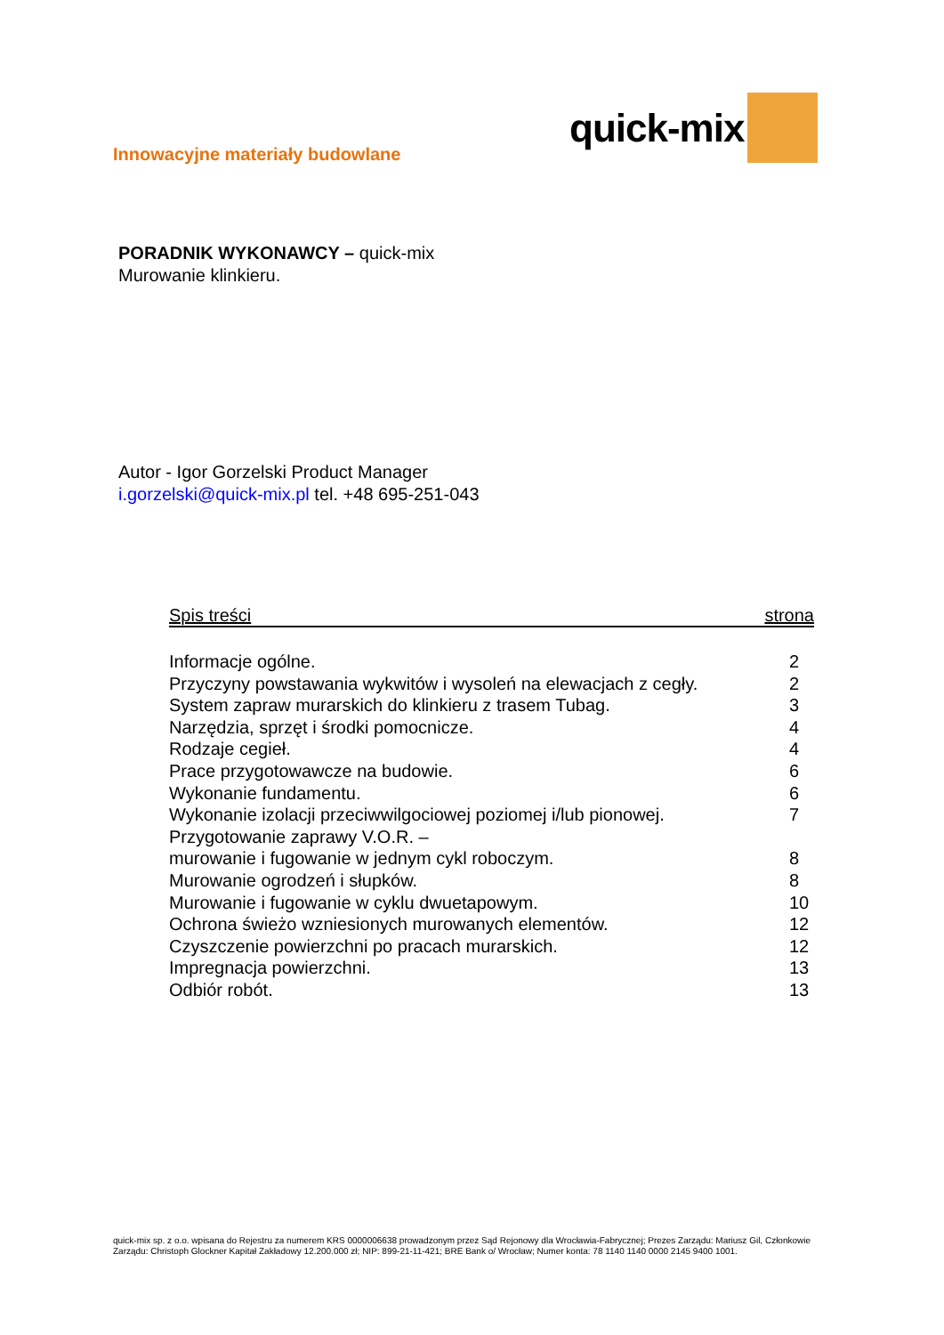Innowacyjne materiały budowlane
quick-mix
PORADNIK WYKONAWCY – quick-mix
Murowanie klinkieru.
Autor - Igor Gorzelski Product Manager
i.gorzelski@quick-mix.pl tel. +48 695-251-043
Spis treści strona
Informacje ogólne. 2
Przyczyny powstawania wykwitów i wysoleń na elewacjach z cegły. 2
System zapraw murarskich do klinkieru z trasem Tubag. 3
Narzędzia, sprzęt i środki pomocnicze. 4
Rodzaje cegieł. 4
Prace przygotowawcze na budowie. 6
Wykonanie fundamentu. 6
Wykonanie izolacji przeciwwilgociowej poziomej i/lub pionowej. 7
Przygotowanie zaprawy V.O.R. –
murowanie i fugowanie w jednym cykl roboczym. 8
Murowanie ogrodzeń i słupków. 8
Murowanie i fugowanie w cyklu dwuetapowym. 10
Ochrona świeżo wzniesionych murowanych elementów. 12
Czyszczenie powierzchni po pracach murarskich. 12
Impregnacja powierzchni. 13
Odbiór robót. 13
quick-mix sp. z o.o. wpisana do Rejestru za numerem KRS 0000006638 prowadzonym przez Sąd Rejonowy dla Wrocławia-Fabrycznej; Prezes Zarządu: Mariusz Gil, Członkowie Zarządu: Christoph Glockner Kapitał Zakładowy 12.200.000 zł; NIP: 899-21-11-421; BRE Bank o/ Wrocław; Numer konta: 78 1140 1140 0000 2145 9400 1001.